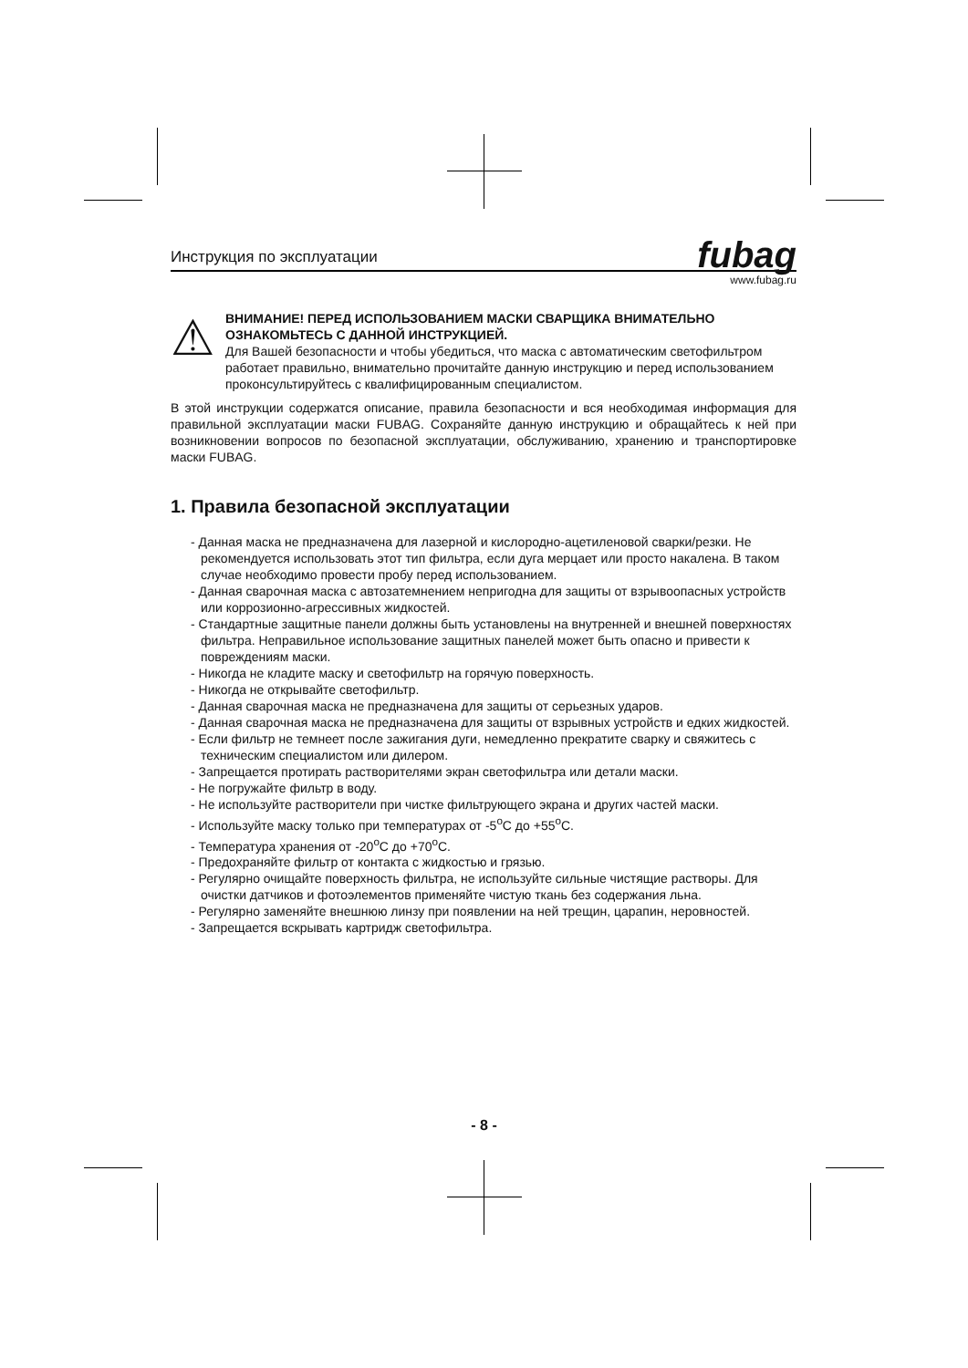Инструкция по эксплуатации
fubag
www.fubag.ru
⚠
ВНИМАНИЕ! ПЕРЕД ИСПОЛЬЗОВАНИЕМ МАСКИ СВАРЩИКА ВНИМАТЕЛЬНО ОЗНАКОМЬТЕСЬ С ДАННОЙ ИНСТРУКЦИЕЙ.
Для Вашей безопасности и чтобы убедиться, что маска с автоматическим светофильтром работает правильно, внимательно прочитайте данную инструкцию и перед использованием проконсультируйтесь с квалифицированным специалистом.
В этой инструкции содержатся описание, правила безопасности и вся необходимая информация для правильной эксплуатации маски FUBAG. Сохраняйте данную инструкцию и обращайтесь к ней при возникновении вопросов по безопасной эксплуатации, обслуживанию, хранению и транспортировке маски FUBAG.
1. Правила безопасной эксплуатации
- Данная маска не предназначена для лазерной и кислородно-ацетиленовой сварки/резки. Не рекомендуется использовать этот тип фильтра, если дуга мерцает или просто накалена. В таком случае необходимо провести пробу перед использованием.
- Данная сварочная маска с автозатемнением непригодна для защиты от взрывоопасных устройств или коррозионно-агрессивных жидкостей.
- Стандартные защитные панели должны быть установлены на внутренней и внешней поверхностях фильтра. Неправильное использование защитных панелей может быть опасно и привести к повреждениям маски.
- Никогда не кладите маску и светофильтр на горячую поверхность.
- Никогда не открывайте светофильтр.
- Данная сварочная маска не предназначена для защиты от серьезных ударов.
- Данная сварочная маска не предназначена для защиты от взрывных устройств и едких жидкостей.
- Если фильтр не темнеет после зажигания дуги, немедленно прекратите сварку и свяжитесь с техническим специалистом или дилером.
- Запрещается протирать растворителями экран светофильтра или детали маски.
- Не погружайте фильтр в воду.
- Не используйте растворители при чистке фильтрующего экрана и других частей маски.
- Используйте маску только при температурах от -5<sup>o</sup>C до +55<sup>o</sup>C.
- Температура хранения от -20<sup>o</sup>C до +70<sup>o</sup>C.
- Предохраняйте фильтр от контакта с жидкостью и грязью.
- Регулярно очищайте поверхность фильтра, не используйте сильные чистящие растворы. Для очистки датчиков и фотоэлементов применяйте чистую ткань без содержания льна.
- Регулярно заменяйте внешнюю линзу при появлении на ней трещин, царапин, неровностей.
- Запрещается вскрывать картридж светофильтра.
- 8 -